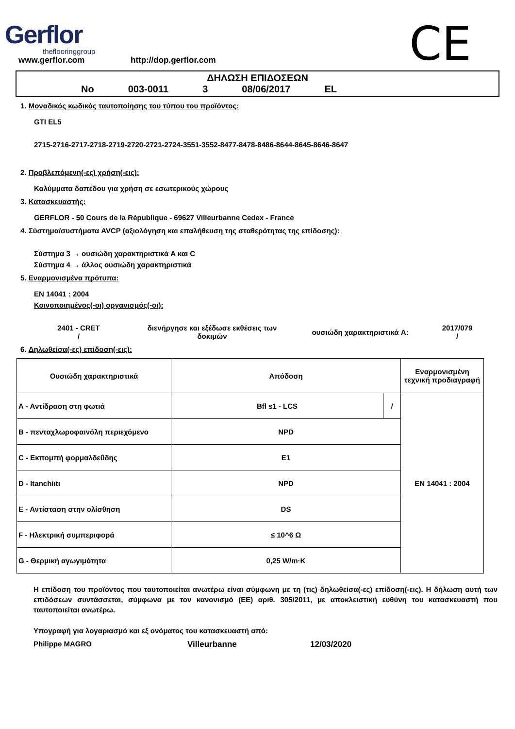Gerflor
theflooringgroup
www.gerflor.com http://dop.gerflor.com
CE
ΔΗΛΩΣΗ ΕΠΙΔΟΣΕΩΝ
No 003-0011 3 08/06/2017 EL
1. Μοναδικός κωδικός ταυτοποίησης του τύπου του προϊόντος:
GTI EL5
2715-2716-2717-2718-2719-2720-2721-2724-3551-3552-8477-8478-8486-8644-8645-8646-8647
2. Προβλεπόμενη(-ες) χρήση(-εις):
Καλύμματα δαπέδου για χρήση σε εσωτερικούς χώρους
3. Κατασκευαστής:
GERFLOR - 50 Cours de la République - 69627 Villeurbanne Cedex - France
4. Σύστημα/συστήματα AVCP (αξιολόγηση και επαλήθευση της σταθερότητας της επίδοσης):
Σύστημα 3 → ουσιώδη χαρακτηριστικά A και C
Σύστημα 4 → άλλος ουσιώδη χαρακτηριστικά
5. Εναρμονισμένα πρότυπα:
EN 14041 : 2004
Κοινοποιημένος(-οι) οργανισμός(-οι):
2401 - CRET
/
διενήργησε και εξέδωσε εκθέσεις των δοκιμών
ουσιώδη χαρακτηριστικά A:
2017/079
/
6. Δηλωθείσα(-ες) επίδοση(-εις):
| Ουσιώδη χαρακτηριστικά | Απόδοση | | Εναρμονισμένη τεχνική προδιαγραφή |
| A - Αντίδραση στη φωτιά | Bfl s1 - LCS | / | EN 14041 : 2004 |
| B - πενταχλωροφαινόλη περιεχόμενο | NPD | | |
| C - Εκπομπή φορμαλδεΰδης | E1 | | |
| D - Itanchiıtı | NPD | | |
| E - Αντίσταση στην ολίσθηση | DS | | |
| F - Ηλεκτρική συμπεριφορά | ≤ 10^6 Ω | | |
| G - Θερμική αγωγιμότητα | 0,25 W/m·K | | |
Η επίδοση του προϊόντος που ταυτοποιείται ανωτέρω είναι σύμφωνη με τη (τις) δηλωθείσα(-ες) επίδοση(-εις). Η δήλωση αυτή των επιδόσεων συντάσσεται, σύμφωνα με τον κανονισμό (ΕΕ) αριθ. 305/2011, με αποκλειστική ευθύνη του κατασκευαστή που ταυτοποιείται ανωτέρω.
Υπογραφή για λογαριασμό και εξ ονόματος του κατασκευαστή από:
Philippe MAGRO Villeurbanne 12/03/2020